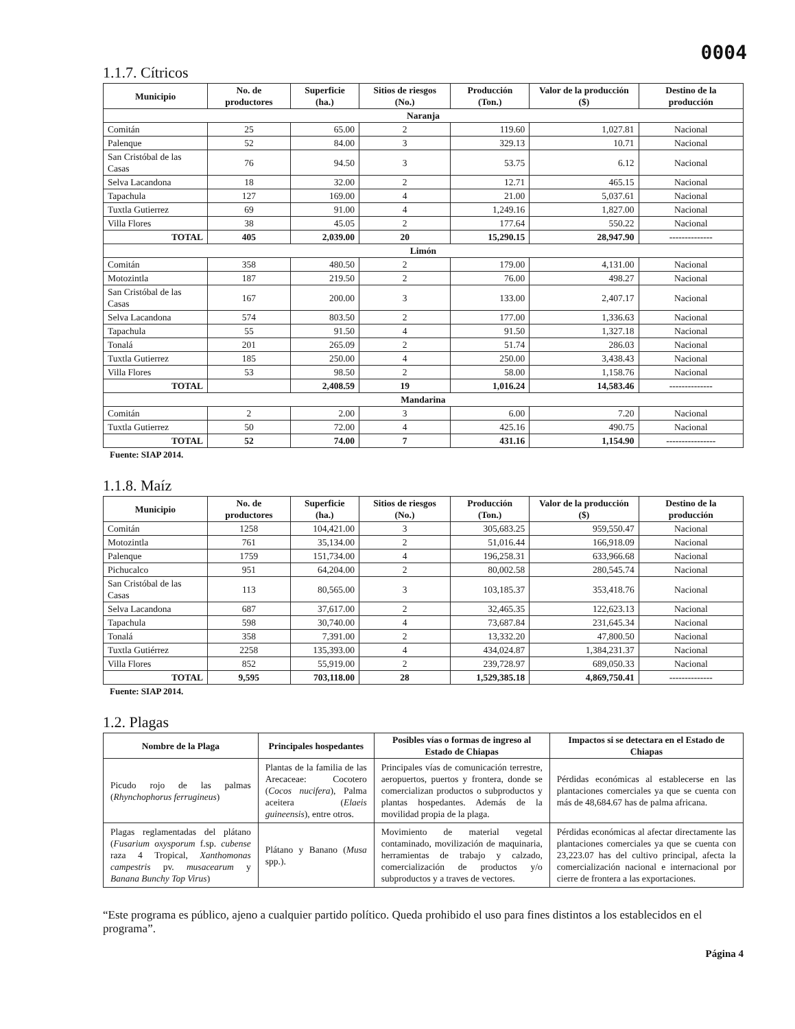0004
1.1.7. Cítricos
| Municipio | No. de productores | Superficie (ha.) | Sitios de riesgos (No.) | Producción (Ton.) | Valor de la producción ($) | Destino de la producción |
| --- | --- | --- | --- | --- | --- | --- |
| Naranja | | | | | | |
| Comitán | 25 | 65.00 | 2 | 119.60 | 1,027.81 | Nacional |
| Palenque | 52 | 84.00 | 3 | 329.13 | 10.71 | Nacional |
| San Cristóbal de las Casas | 76 | 94.50 | 3 | 53.75 | 6.12 | Nacional |
| Selva Lacandona | 18 | 32.00 | 2 | 12.71 | 465.15 | Nacional |
| Tapachula | 127 | 169.00 | 4 | 21.00 | 5,037.61 | Nacional |
| Tuxtla Gutierrez | 69 | 91.00 | 4 | 1,249.16 | 1,827.00 | Nacional |
| Villa Flores | 38 | 45.05 | 2 | 177.64 | 550.22 | Nacional |
| TOTAL | 405 | 2,039.00 | 20 | 15,290.15 | 28,947.90 | -------------- |
| Limón | | | | | | |
| Comitán | 358 | 480.50 | 2 | 179.00 | 4,131.00 | Nacional |
| Motozintla | 187 | 219.50 | 2 | 76.00 | 498.27 | Nacional |
| San Cristóbal de las Casas | 167 | 200.00 | 3 | 133.00 | 2,407.17 | Nacional |
| Selva Lacandona | 574 | 803.50 | 2 | 177.00 | 1,336.63 | Nacional |
| Tapachula | 55 | 91.50 | 4 | 91.50 | 1,327.18 | Nacional |
| Tonalá | 201 | 265.09 | 2 | 51.74 | 286.03 | Nacional |
| Tuxtla Gutierrez | 185 | 250.00 | 4 | 250.00 | 3,438.43 | Nacional |
| Villa Flores | 53 | 98.50 | 2 | 58.00 | 1,158.76 | Nacional |
| TOTAL | | 2,408.59 | 19 | 1,016.24 | 14,583.46 | -------------- |
| Mandarina | | | | | | |
| Comitán | 2 | 2.00 | 3 | 6.00 | 7.20 | Nacional |
| Tuxtla Gutierrez | 50 | 72.00 | 4 | 425.16 | 490.75 | Nacional |
| TOTAL | 52 | 74.00 | 7 | 431.16 | 1,154.90 | ---------------- |
Fuente: SIAP 2014.
1.1.8. Maíz
| Municipio | No. de productores | Superficie (ha.) | Sitios de riesgos (No.) | Producción (Ton.) | Valor de la producción ($) | Destino de la producción |
| --- | --- | --- | --- | --- | --- | --- |
| Comitán | 1258 | 104,421.00 | 3 | 305,683.25 | 959,550.47 | Nacional |
| Motozintla | 761 | 35,134.00 | 2 | 51,016.44 | 166,918.09 | Nacional |
| Palenque | 1759 | 151,734.00 | 4 | 196,258.31 | 633,966.68 | Nacional |
| Pichucalco | 951 | 64,204.00 | 2 | 80,002.58 | 280,545.74 | Nacional |
| San Cristóbal de las Casas | 113 | 80,565.00 | 3 | 103,185.37 | 353,418.76 | Nacional |
| Selva Lacandona | 687 | 37,617.00 | 2 | 32,465.35 | 122,623.13 | Nacional |
| Tapachula | 598 | 30,740.00 | 4 | 73,687.84 | 231,645.34 | Nacional |
| Tonalá | 358 | 7,391.00 | 2 | 13,332.20 | 47,800.50 | Nacional |
| Tuxtla Gutiérrez | 2258 | 135,393.00 | 4 | 434,024.87 | 1,384,231.37 | Nacional |
| Villa Flores | 852 | 55,919.00 | 2 | 239,728.97 | 689,050.33 | Nacional |
| TOTAL | 9,595 | 703,118.00 | 28 | 1,529,385.18 | 4,869,750.41 | -------------- |
Fuente: SIAP 2014.
1.2. Plagas
| Nombre de la Plaga | Principales hospedantes | Posibles vías o formas de ingreso al Estado de Chiapas | Impactos si se detectara en el Estado de Chiapas |
| --- | --- | --- | --- |
| Picudo rojo de las palmas ( Rhynchophorus ferrugineus ) | Plantas de la familia de las Arecaceae: Cocotero ( Cocos nucifera ), Palma aceitera ( Elaeis guineensis ), entre otros. | Principales vías de comunicación terrestre, aeropuertos, puertos y frontera, donde se comercializan productos o subproductos y plantas hospedantes. Además de la movilidad propia de la plaga. | Pérdidas económicas al establecerse en las plantaciones comerciales ya que se cuenta con más de 48,684.67 has de palma africana. |
| Plagas reglamentadas del plátano ( Fusarium oxysporum f.sp. cubense raza 4 Tropical, Xanthomonas campestris pv. musacearum y Banana Bunchy Top Virus ) | Plátano y Banano ( Musa spp.). | Movimiento de material vegetal contaminado, movilización de maquinaria, herramientas de trabajo y calzado, comercialización de productos y/o subproductos y a traves de vectores. | Pérdidas económicas al afectar directamente las plantaciones comerciales ya que se cuenta con 23,223.07 has del cultivo principal, afecta la comercialización nacional e internacional por cierre de frontera a las exportaciones. |
“Este programa es público, ajeno a cualquier partido político. Queda prohibido el uso para fines distintos a los establecidos en el programa”.
Página 4